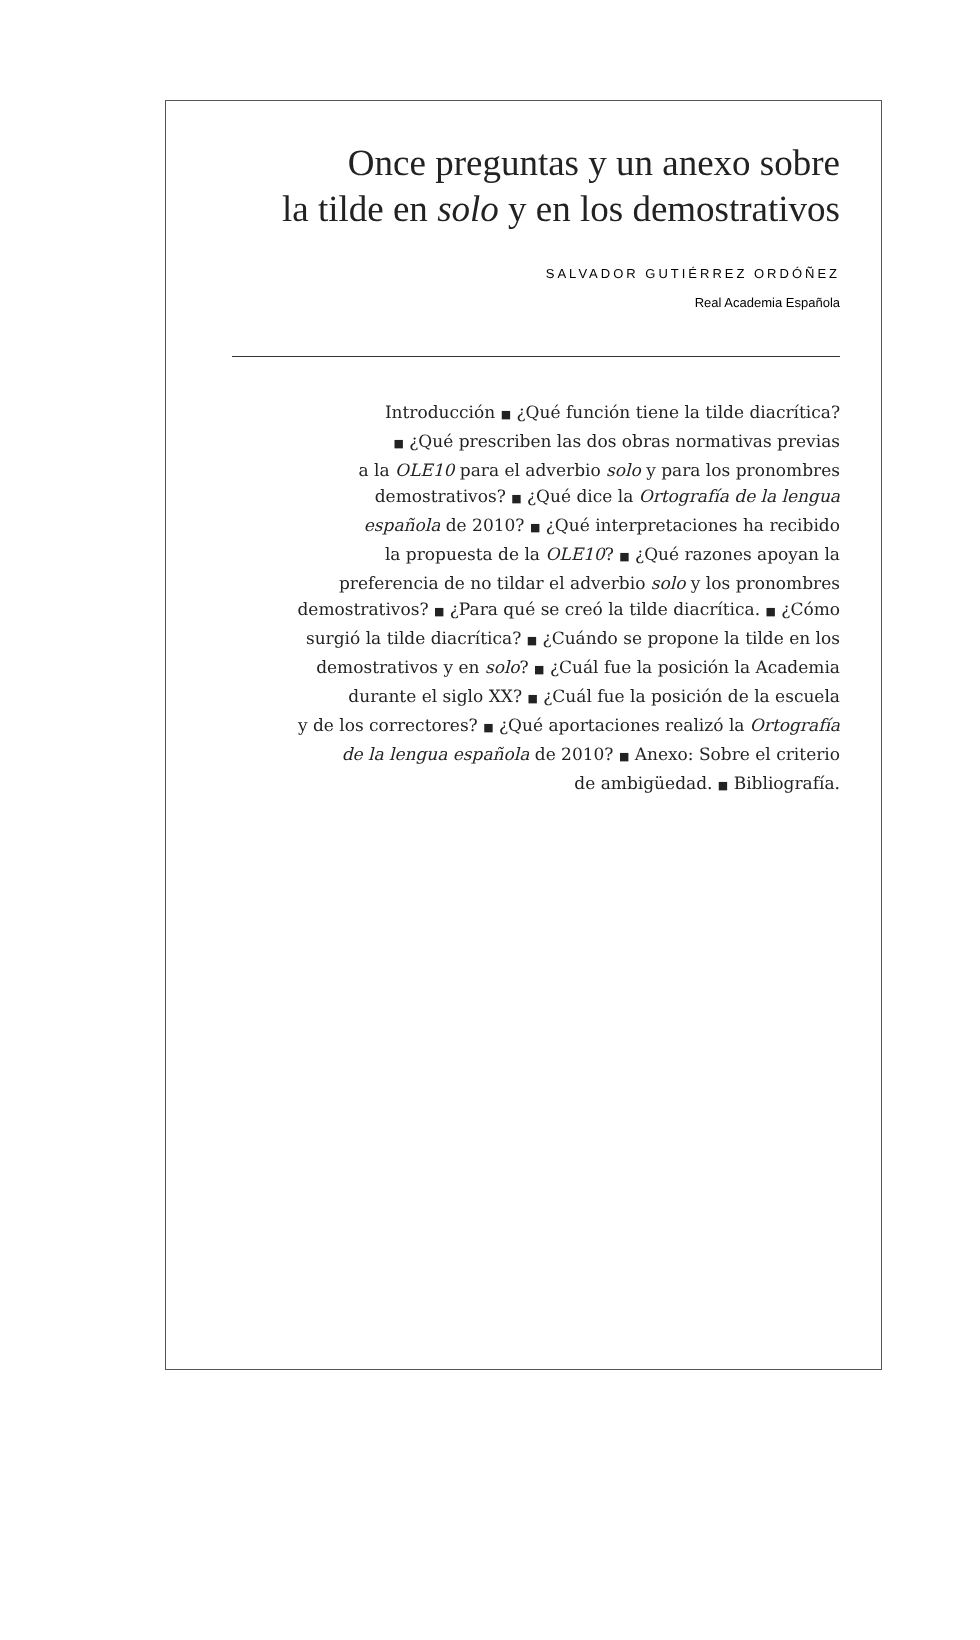Once preguntas y un anexo sobre
la tilde en solo y en los demostrativos
SALVADOR GUTIÉRREZ ORDÓÑEZ
Real Academia Española
Introducción ■ ¿Qué función tiene la tilde diacrítica?
■ ¿Qué prescriben las dos obras normativas previas
a la OLE10 para el adverbio solo y para los pronombres
demostrativos? ■ ¿Qué dice la Ortografía de la lengua
española de 2010? ■ ¿Qué interpretaciones ha recibido
la propuesta de la OLE10? ■ ¿Qué razones apoyan la
preferencia de no tildar el adverbio solo y los pronombres
demostrativos? ■ ¿Para qué se creó la tilde diacrítica. ■ ¿Cómo
surgió la tilde diacrítica? ■ ¿Cuándo se propone la tilde en los
demostrativos y en solo? ■ ¿Cuál fue la posición la Academia
durante el siglo XX? ■ ¿Cuál fue la posición de la escuela
y de los correctores? ■ ¿Qué aportaciones realizó la Ortografía
de la lengua española de 2010? ■ Anexo: Sobre el criterio
de ambigüedad. ■ Bibliografía.